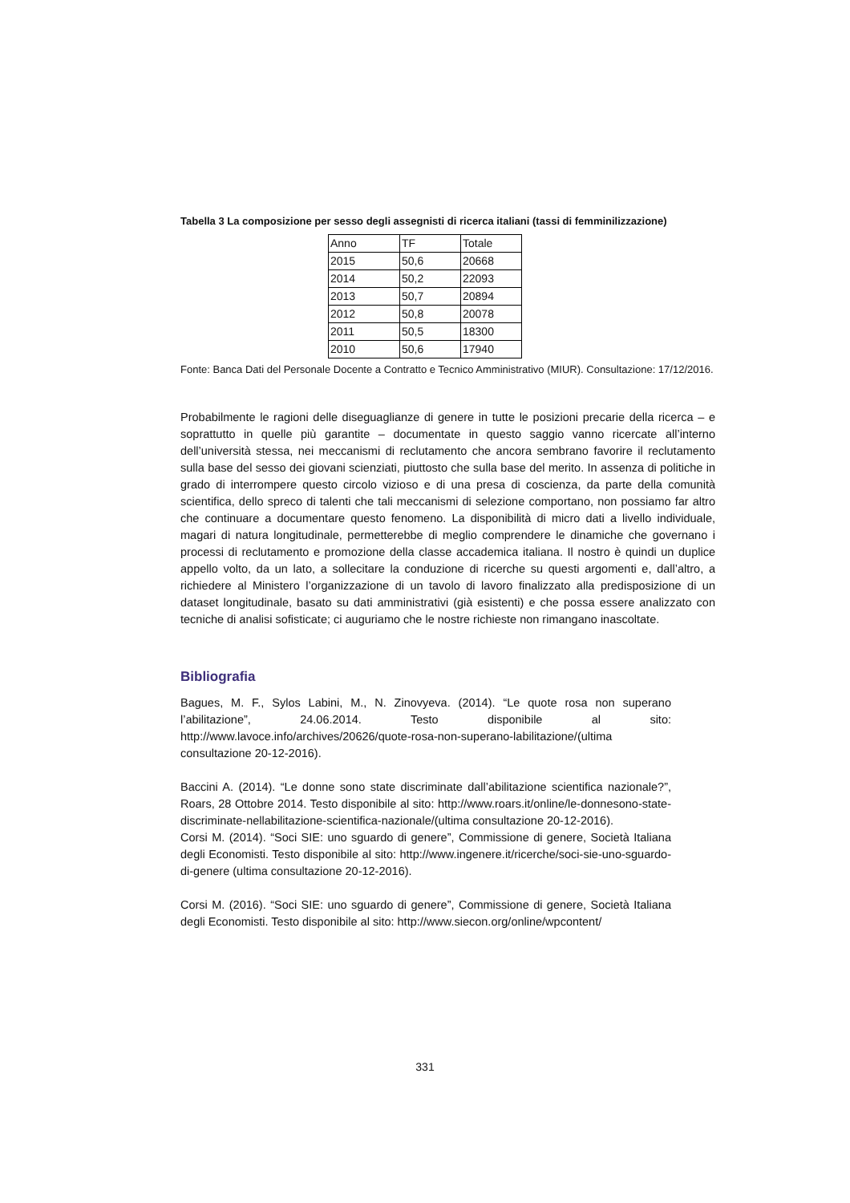Tabella 3 La composizione per sesso degli assegnisti di ricerca italiani (tassi di femminilizzazione)
| Anno | TF | Totale |
| 2015 | 50,6 | 20668 |
| 2014 | 50,2 | 22093 |
| 2013 | 50,7 | 20894 |
| 2012 | 50,8 | 20078 |
| 2011 | 50,5 | 18300 |
| 2010 | 50,6 | 17940 |
Fonte: Banca Dati del Personale Docente a Contratto e Tecnico Amministrativo (MIUR). Consultazione: 17/12/2016.
Probabilmente le ragioni delle diseguaglianze di genere in tutte le posizioni precarie della ricerca – e soprattutto in quelle più garantite – documentate in questo saggio vanno ricercate all’interno dell’università stessa, nei meccanismi di reclutamento che ancora sembrano favorire il reclutamento sulla base del sesso dei giovani scienziati, piuttosto che sulla base del merito. In assenza di politiche in grado di interrompere questo circolo vizioso e di una presa di coscienza, da parte della comunità scientifica, dello spreco di talenti che tali meccanismi di selezione comportano, non possiamo far altro che continuare a documentare questo fenomeno. La disponibilità di micro dati a livello individuale, magari di natura longitudinale, permetterebbe di meglio comprendere le dinamiche che governano i processi di reclutamento e promozione della classe accademica italiana. Il nostro è quindi un duplice appello volto, da un lato, a sollecitare la conduzione di ricerche su questi argomenti e, dall’altro, a richiedere al Ministero l’organizzazione di un tavolo di lavoro finalizzato alla predisposizione di un dataset longitudinale, basato su dati amministrativi (già esistenti) e che possa essere analizzato con tecniche di analisi sofisticate; ci auguriamo che le nostre richieste non rimangano inascoltate.
Bibliografia
Bagues, M. F., Sylos Labini, M., N. Zinovyeva. (2014). “Le quote rosa non superano l’abilitazione”, 24.06.2014. Testo disponibile al sito: http://www.lavoce.info/archives/20626/quote-rosa-non-superano-labilitazione/(ultima consultazione 20-12-2016).
Baccini A. (2014). “Le donne sono state discriminate dall’abilitazione scientifica nazionale?”, Roars, 28 Ottobre 2014. Testo disponibile al sito: http://www.roars.it/online/le-donnesono-state-discriminate-nellabilitazione-scientifica-nazionale/(ultima consultazione 20-12-2016).
Corsi M. (2014). “Soci SIE: uno sguardo di genere”, Commissione di genere, Società Italiana degli Economisti. Testo disponibile al sito: http://www.ingenere.it/ricerche/soci-sie-uno-sguardo-di-genere (ultima consultazione 20-12-2016).
Corsi M. (2016). “Soci SIE: uno sguardo di genere”, Commissione di genere, Società Italiana degli Economisti. Testo disponibile al sito: http://www.siecon.org/online/wpcontent/
331